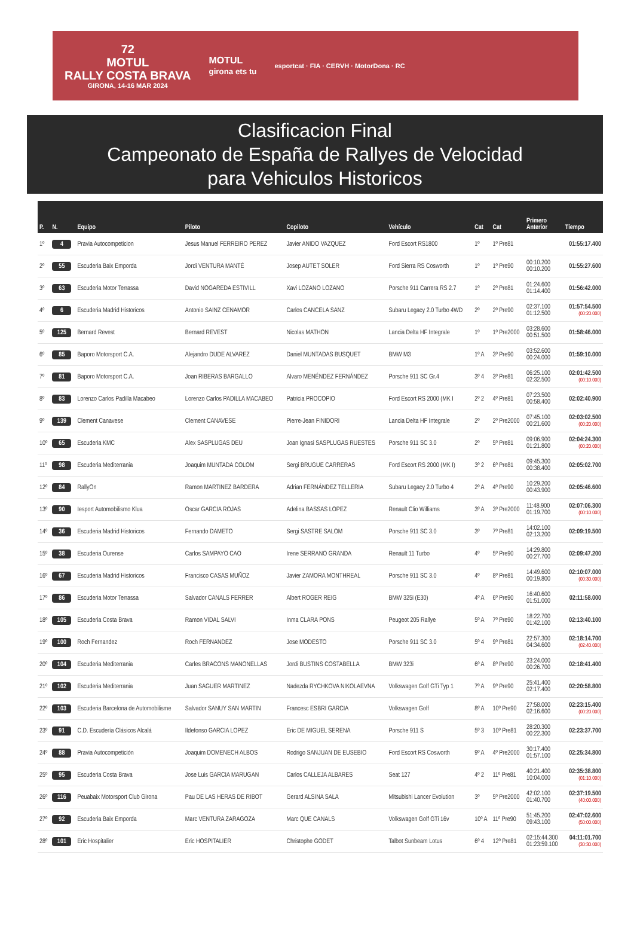72
MOTUL
RALLY COSTA BRAVA
GIRONA, 14-16 MAR 2024
MOTUL
girona ets tu
esportcat · FIA · CERVH · MotorDona · RC
Clasificacion Final
Campeonato de España de Rallyes de Velocidad
para Vehiculos Historicos
| P. | N. | Equipo | Piloto | Copiloto | Vehículo | Cat | Cat | Primero Anterior | Tiempo |
| --- | --- | --- | --- | --- | --- | --- | --- | --- | --- |
| 1º | 4 | Pravia Autocompeticion | Jesus Manuel FERREIRO PEREZ | Javier ANIDO VAZQUEZ | Ford Escort RS1800 | 1º | 1º Pre81 | | 01:55:17.400 |
| 2º | 55 | Escuderia Baix Emporda | Jordi VENTURA MANTÉ | Josep AUTET SOLER | Ford Sierra RS Cosworth | 1º | 1º Pre90 | 00:10.200 00:10.200 | 01:55:27.600 |
| 3º | 63 | Escuderia Motor Terrassa | David NOGAREDA ESTIVILL | Xavi LOZANO LOZANO | Porsche 911 Carrera RS 2.7 | 1º | 2º Pre81 | 01:24.600 01:14.400 | 01:56:42.000 |
| 4º | 6 | Escuderia Madrid Historicos | Antonio SAINZ CENAMOR | Carlos CANCELA SANZ | Subaru Legacy 2.0 Turbo 4WD | 2º | 2º Pre90 | 02:37.100 01:12.500 | 01:57:54.500 (00:20.000) |
| 5º | 125 | Bernard Revest | Bernard REVEST | Nicolas MATHON | Lancia Delta HF Integrale | 1º | 1º Pre2000 | 03:28.600 00:51.500 | 01:58:46.000 |
| 6º | 85 | Baporo Motorsport C.A. | Alejandro DUDE ALVAREZ | Daniel MUNTADAS BUSQUET | BMW M3 | 1º A | 3º Pre90 | 03:52.600 00:24.000 | 01:59:10.000 |
| 7º | 81 | Baporo Motorsport C.A. | Joan RIBERAS BARGALLO | Alvaro MENÉNDEZ FERNÁNDEZ | Porsche 911 SC Gr.4 | 3º 4 | 3º Pre81 | 06:25.100 02:32.500 | 02:01:42.500 (00:10.000) |
| 8º | 83 | Lorenzo Carlos Padilla Macabeo | Lorenzo Carlos PADILLA MACABEO | Patricia PROCOPIO | Ford Escort RS 2000 (MK I | 2º 2 | 4º Pre81 | 07:23.500 00:58.400 | 02:02:40.900 |
| 9º | 139 | Clement Canavese | Clement CANAVESE | Pierre-Jean FINIDORI | Lancia Delta HF Integrale | 2º | 2º Pre2000 | 07:45.100 00:21.600 | 02:03:02.500 (00:20.000) |
| 10º | 65 | Escuderia KMC | Alex SASPLUGAS DEU | Joan Ignasi SASPLUGAS RUESTES | Porsche 911 SC 3.0 | 2º | 5º Pre81 | 09:06.900 01:21.800 | 02:04:24.300 (00:20.000) |
| 11º | 98 | Escuderia Mediterrania | Joaquim MUNTADA COLOM | Sergi BRUGUE CARRERAS | Ford Escort RS 2000 (MK I) | 3º 2 | 6º Pre81 | 09:45.300 00:38.400 | 02:05:02.700 |
| 12º | 84 | RallyOn | Ramon MARTINEZ BARDERA | Adrian FERNÁNDEZ TELLERIA | Subaru Legacy 2.0 Turbo 4 | 2º A | 4º Pre90 | 10:29.200 00:43.900 | 02:05:46.600 |
| 13º | 90 | Iesport Automobilismo Klua | Oscar GARCIA ROJAS | Adelina BASSAS LOPEZ | Renault Clio Williams | 3º A | 3º Pre2000 | 11:48.900 01:19.700 | 02:07:06.300 (00:10.000) |
| 14º | 36 | Escuderia Madrid Historicos | Fernando DAMETO | Sergi SASTRE SALOM | Porsche 911 SC 3.0 | 3º | 7º Pre81 | 14:02.100 02:13.200 | 02:09:19.500 |
| 15º | 38 | Escuderia Ourense | Carlos SAMPAYO CAO | Irene SERRANO GRANDA | Renault 11 Turbo | 4º | 5º Pre90 | 14:29.800 00:27.700 | 02:09:47.200 |
| 16º | 67 | Escuderia Madrid Historicos | Francisco CASAS MUÑOZ | Javier ZAMORA MONTHREAL | Porsche 911 SC 3.0 | 4º | 8º Pre81 | 14:49.600 00:19.800 | 02:10:07.000 (00:30.000) |
| 17º | 86 | Escuderia Motor Terrassa | Salvador CANALS FERRER | Albert ROGER REIG | BMW 325i (E30) | 4º A | 6º Pre90 | 16:40.600 01:51.000 | 02:11:58.000 |
| 18º | 105 | Escuderia Costa Brava | Ramon VIDAL SALVI | Inma CLARA PONS | Peugeot 205 Rallye | 5º A | 7º Pre90 | 18:22.700 01:42.100 | 02:13:40.100 |
| 19º | 100 | Roch Fernandez | Roch FERNANDEZ | Jose MODESTO | Porsche 911 SC 3.0 | 5º 4 | 9º Pre81 | 22:57.300 04:34.600 | 02:18:14.700 (02:40.000) |
| 20º | 104 | Escuderia Mediterrania | Carles BRACONS MANONELLAS | Jordi BUSTINS COSTABELLA | BMW 323i | 6º A | 8º Pre90 | 23:24.000 00:26.700 | 02:18:41.400 |
| 21º | 102 | Escuderia Mediterrania | Juan SAGUER MARTINEZ | Nadezda RYCHKOVA NIKOLAEVNA | Volkswagen Golf GTi Typ 1 | 7º A | 9º Pre90 | 25:41.400 02:17.400 | 02:20:58.800 |
| 22º | 103 | Escuderia Barcelona de Automobilisme | Salvador SANUY SAN MARTIN | Francesc ESBRI GARCIA | Volkswagen Golf | 8º A | 10º Pre90 | 27:58.000 02:16.600 | 02:23:15.400 (00:20.000) |
| 23º | 91 | C.D. Escudería Clásicos Alcalá | Ildefonso GARCIA LOPEZ | Eric DE MIGUEL SERENA | Porsche 911 S | 5º 3 | 10º Pre81 | 28:20.300 00:22.300 | 02:23:37.700 |
| 24º | 88 | Pravia Autocompetición | Joaquim DOMENECH ALBOS | Rodrigo SANJUAN DE EUSEBIO | Ford Escort RS Cosworth | 9º A | 4º Pre2000 | 30:17.400 01:57.100 | 02:25:34.800 |
| 25º | 95 | Escuderia Costa Brava | Jose Luis GARCIA MARUGAN | Carlos CALLEJA ALBARES | Seat 127 | 4º 2 | 11º Pre81 | 40:21.400 10:04.000 | 02:35:38.800 (01:10.000) |
| 26º | 116 | Peuabaix Motorsport Club Girona | Pau DE LAS HERAS DE RIBOT | Gerard ALSINA SALA | Mitsubishi Lancer Evolution | 3º | 5º Pre2000 | 42:02.100 01:40.700 | 02:37:19.500 (40:00.000) |
| 27º | 92 | Escuderia Baix Emporda | Marc VENTURA ZARAGOZA | Marc QUE CANALS | Volkswagen Golf GTi 16v | 10º A | 11º Pre90 | 51:45.200 09:43.100 | 02:47:02.600 (50:00.000) |
| 28º | 101 | Eric Hospitalier | Eric HOSPITALIER | Christophe GODET | Talbot Sunbeam Lotus | 6º 4 | 12º Pre81 | 02:15:44.300 01:23:59.100 | 04:11:01.700 (30:30.000) |